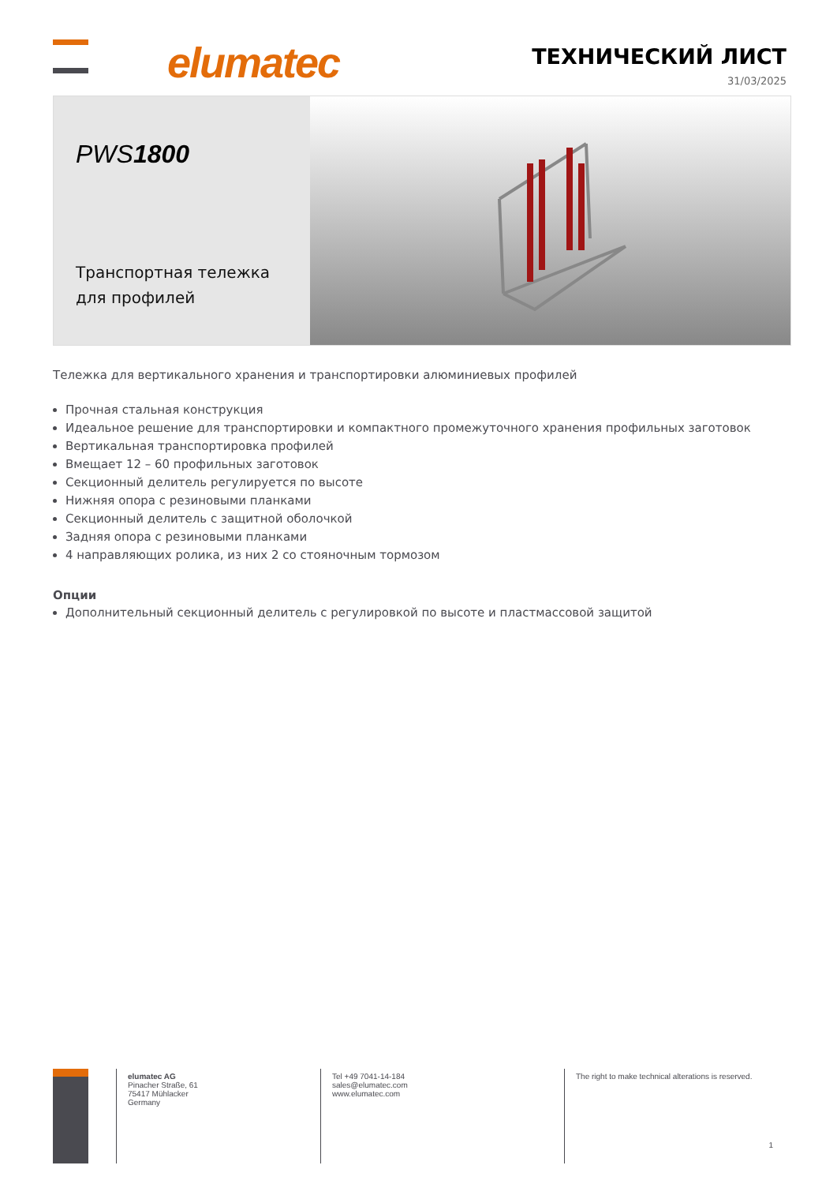elumatec
ТЕХНИЧЕСКИЙ ЛИСТ
31/03/2025
PWS1800
Транспортная тележка для профилей
Тележка для вертикального хранения и транспортировки алюминиевых профилей
Прочная стальная конструкция
Идеальное решение для транспортировки и компактного промежуточного хранения профильных заготовок
Вертикальная транспортировка профилей
Вмещает 12 – 60 профильных заготовок
Секционный делитель регулируется по высоте
Нижняя опора с резиновыми планками
Секционный делитель с защитной оболочкой
Задняя опора с резиновыми планками
4 направляющих ролика, из них 2 со стояночным тормозом
Опции
Дополнительный секционный делитель с регулировкой по высоте и пластмассовой защитой
elumatec AG
Pinacher Straße, 61
75417 Mühlacker
Germany
Tel +49 7041-14-184
sales@elumatec.com
www.elumatec.com
The right to make technical alterations is reserved.
1